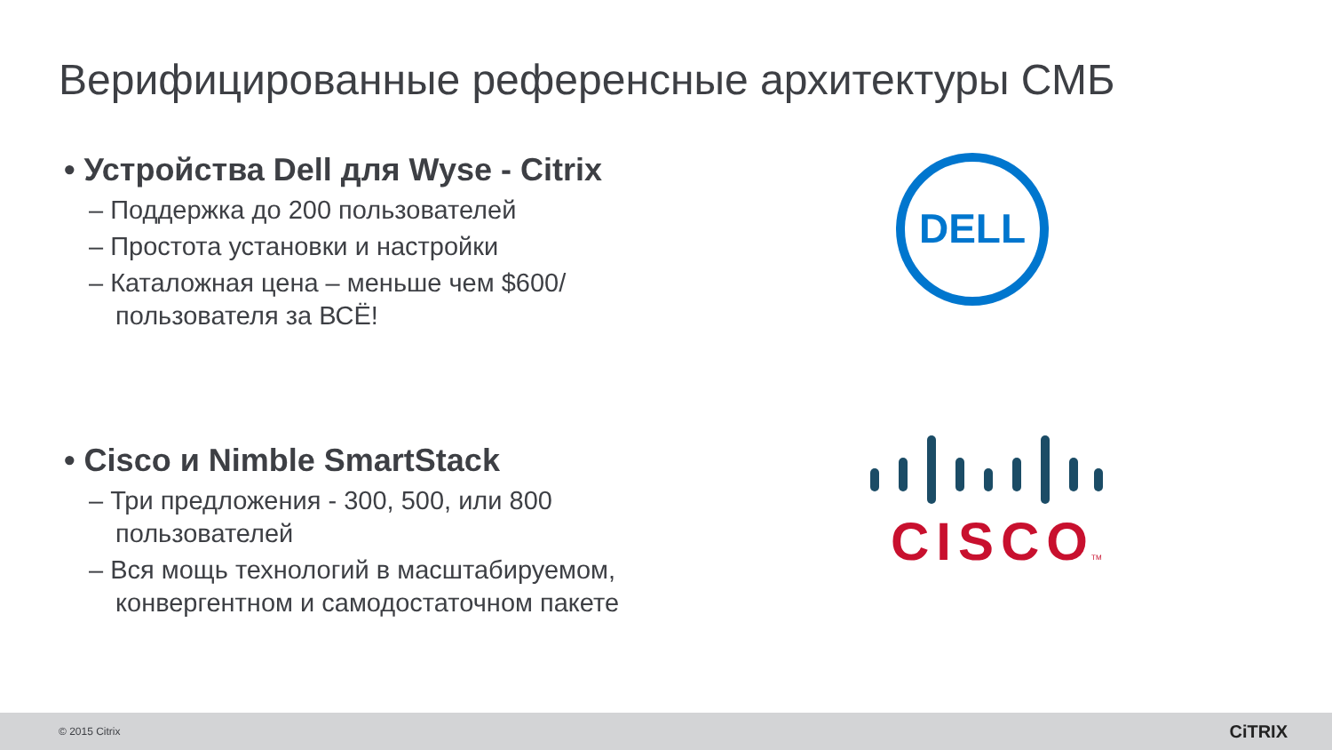Верифицированные референсные архитектуры СМБ
• Устройства Dell для Wyse - Citrix
– Поддержка до 200 пользователей
– Простота установки и настройки
– Каталожная цена – меньше чем $600/пользователя за ВСЁ!
• Cisco и Nimble SmartStack
– Три предложения - 300, 500, или 800 пользователей
– Вся мощь технологий в масштабируемом, конвергентном и самодостаточном пакете
DELL
CISCO
TM
© 2015 Citrix CiTRIX